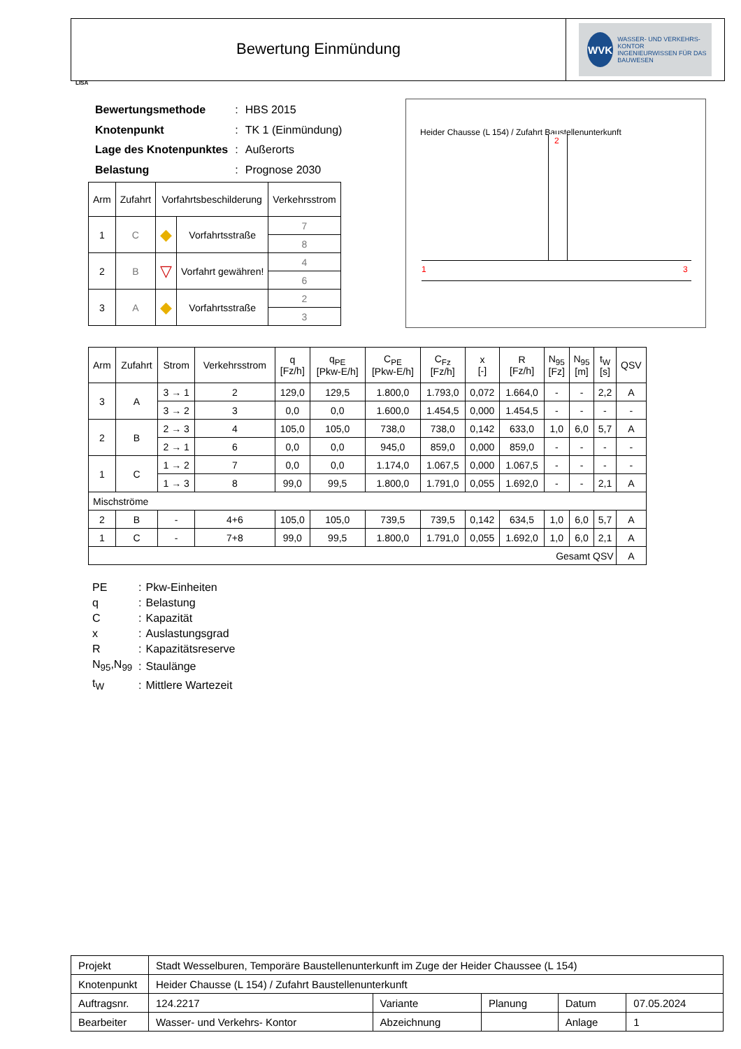Bewertung Einmündung
WVK
WASSER- UND VERKEHRS- KONTOR
INGENIEURWISSEN FÜR DAS BAUWESEN
LISA
| Bewertungsmethode | : | HBS 2015 |
| Knotenpunkt | : | TK 1 (Einmündung) |
| Lage des Knotenpunktes | : | Außerorts |
| Belastung | : | Prognose 2030 |
| Arm | Zufahrt | Vorfahrtsbeschilderung | | Verkehrsstrom |
| --- | --- | --- | --- | --- |
| 1 | C | ◆ | Vorfahrtsstraße | 7 |
| | | | | 8 |
| 2 | B | ▽ | Vorfahrt gewähren! | 4 |
| | | | | 6 |
| 3 | A | ◆ | Vorfahrtsstraße | 2 |
| | | | | 3 |
Heider Chausse (L 154) / Zufahrt Baustellenunterkunft
1 3
2
| Arm | Zufahrt | Strom | Verkehrsstrom | q [Fz/h] | q<sub>PE</sub> [Pkw-E/h] | C<sub>PE</sub> [Pkw-E/h] | C<sub>Fz</sub> [Fz/h] | x [-] | R [Fz/h] | N<sub>95</sub> [Fz] | N<sub>95</sub> [m] | t<sub>W</sub> [s] | QSV |
| --- | --- | --- | --- | --- | --- | --- | --- | --- | --- | --- | --- | --- | --- |
| 3 | A | 3 → 1 | 2 | 129,0 | 129,5 | 1.800,0 | 1.793,0 | 0,072 | 1.664,0 | - | - | 2,2 | A |
| | | 3 → 2 | 3 | 0,0 | 0,0 | 1.600,0 | 1.454,5 | 0,000 | 1.454,5 | - | - | - | - |
| 2 | B | 2 → 3 | 4 | 105,0 | 105,0 | 738,0 | 738,0 | 0,142 | 633,0 | 1,0 | 6,0 | 5,7 | A |
| | | 2 → 1 | 6 | 0,0 | 0,0 | 945,0 | 859,0 | 0,000 | 859,0 | - | - | - | - |
| 1 | C | 1 → 2 | 7 | 0,0 | 0,0 | 1.174,0 | 1.067,5 | 0,000 | 1.067,5 | - | - | - | - |
| | | 1 → 3 | 8 | 99,0 | 99,5 | 1.800,0 | 1.791,0 | 0,055 | 1.692,0 | - | - | 2,1 | A |
| Mischströme | | | | | | | | | | | | | |
| 2 | B | - | 4+6 | 105,0 | 105,0 | 739,5 | 739,5 | 0,142 | 634,5 | 1,0 | 6,0 | 5,7 | A |
| 1 | C | - | 7+8 | 99,0 | 99,5 | 1.800,0 | 1.791,0 | 0,055 | 1.692,0 | 1,0 | 6,0 | 2,1 | A |
| Gesamt QSV | | | | | | | | | | | | | A |
| PE | : | Pkw-Einheiten |
| q | : | Belastung |
| C | : | Kapazität |
| x | : | Auslastungsgrad |
| R | : | Kapazitätsreserve |
| N<sub>95</sub>,N<sub>99</sub> | : | Staulänge |
| t<sub>W</sub> | : | Mittlere Wartezeit |
| Projekt | Stadt Wesselburen, Temporäre Baustellenunterkunft im Zuge der Heider Chaussee (L 154) | | | | |
| Knotenpunkt | Heider Chausse (L 154) / Zufahrt Baustellenunterkunft | | | | |
| Auftragsnr. | 124.2217 | Variante | Planung | Datum | 07.05.2024 |
| Bearbeiter | Wasser- und Verkehrs- Kontor | Abzeichnung | | Anlage | 1 |